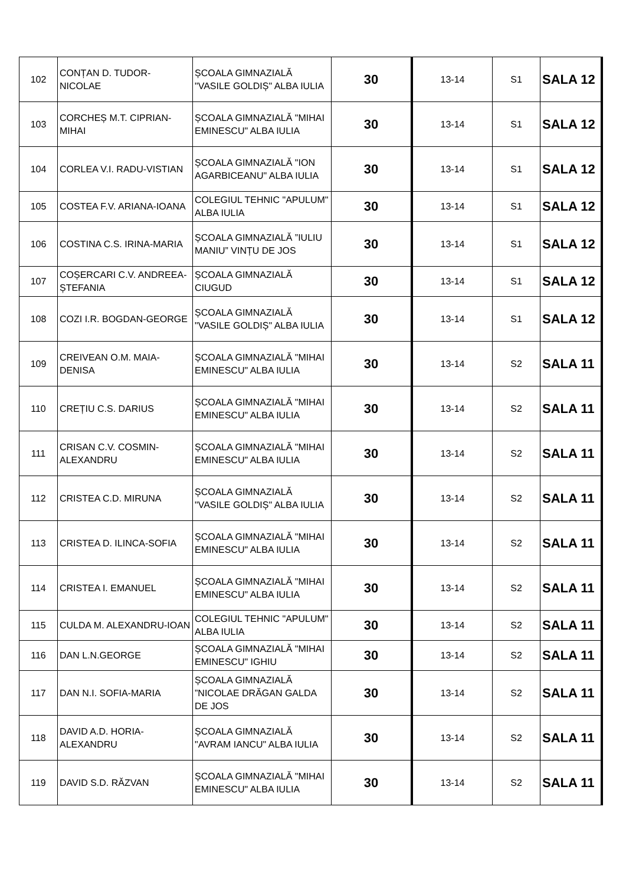| 102 | CONȚAN D. TUDOR-NICOLAE | ȘCOALA GIMNAZIALĂ "VASILE GOLDIȘ" ALBA IULIA | 30 | 13-14 | S1 | SALA 12 |
| 103 | CORCHEȘ M.T. CIPRIAN-MIHAI | ȘCOALA GIMNAZIALĂ "MIHAI EMINESCU" ALBA IULIA | 30 | 13-14 | S1 | SALA 12 |
| 104 | CORLEA V.I. RADU-VISTIAN | ȘCOALA GIMNAZIALĂ "ION AGARBICEANU" ALBA IULIA | 30 | 13-14 | S1 | SALA 12 |
| 105 | COSTEA F.V. ARIANA-IOANA | COLEGIUL TEHNIC "APULUM" ALBA IULIA | 30 | 13-14 | S1 | SALA 12 |
| 106 | COSTINA C.S. IRINA-MARIA | ȘCOALA GIMNAZIALĂ ”IULIU MANIU” VINȚU DE JOS | 30 | 13-14 | S1 | SALA 12 |
| 107 | COȘERCARI C.V. ANDREEA-ȘTEFANIA | ȘCOALA GIMNAZIALĂ CIUGUD | 30 | 13-14 | S1 | SALA 12 |
| 108 | COZI I.R. BOGDAN-GEORGE | ȘCOALA GIMNAZIALĂ "VASILE GOLDIȘ" ALBA IULIA | 30 | 13-14 | S1 | SALA 12 |
| 109 | CREIVEAN O.M. MAIA-DENISA | ȘCOALA GIMNAZIALĂ "MIHAI EMINESCU" ALBA IULIA | 30 | 13-14 | S2 | SALA 11 |
| 110 | CREȚIU C.S. DARIUS | ȘCOALA GIMNAZIALĂ "MIHAI EMINESCU" ALBA IULIA | 30 | 13-14 | S2 | SALA 11 |
| 111 | CRISAN C.V. COSMIN-ALEXANDRU | ȘCOALA GIMNAZIALĂ "MIHAI EMINESCU" ALBA IULIA | 30 | 13-14 | S2 | SALA 11 |
| 112 | CRISTEA C.D. MIRUNA | ȘCOALA GIMNAZIALĂ "VASILE GOLDIȘ" ALBA IULIA | 30 | 13-14 | S2 | SALA 11 |
| 113 | CRISTEA D. ILINCA-SOFIA | ȘCOALA GIMNAZIALĂ "MIHAI EMINESCU" ALBA IULIA | 30 | 13-14 | S2 | SALA 11 |
| 114 | CRISTEA I. EMANUEL | ȘCOALA GIMNAZIALĂ "MIHAI EMINESCU" ALBA IULIA | 30 | 13-14 | S2 | SALA 11 |
| 115 | CULDA M. ALEXANDRU-IOAN | COLEGIUL TEHNIC "APULUM" ALBA IULIA | 30 | 13-14 | S2 | SALA 11 |
| 116 | DAN L.N.GEORGE | ȘCOALA GIMNAZIALĂ "MIHAI EMINESCU" IGHIU | 30 | 13-14 | S2 | SALA 11 |
| 117 | DAN N.I. SOFIA-MARIA | ȘCOALA GIMNAZIALĂ ”NICOLAE DRĂGAN GALDA DE JOS | 30 | 13-14 | S2 | SALA 11 |
| 118 | DAVID A.D. HORIA-ALEXANDRU | ȘCOALA GIMNAZIALĂ "AVRAM IANCU" ALBA IULIA | 30 | 13-14 | S2 | SALA 11 |
| 119 | DAVID S.D. RĂZVAN | ȘCOALA GIMNAZIALĂ "MIHAI EMINESCU" ALBA IULIA | 30 | 13-14 | S2 | SALA 11 |